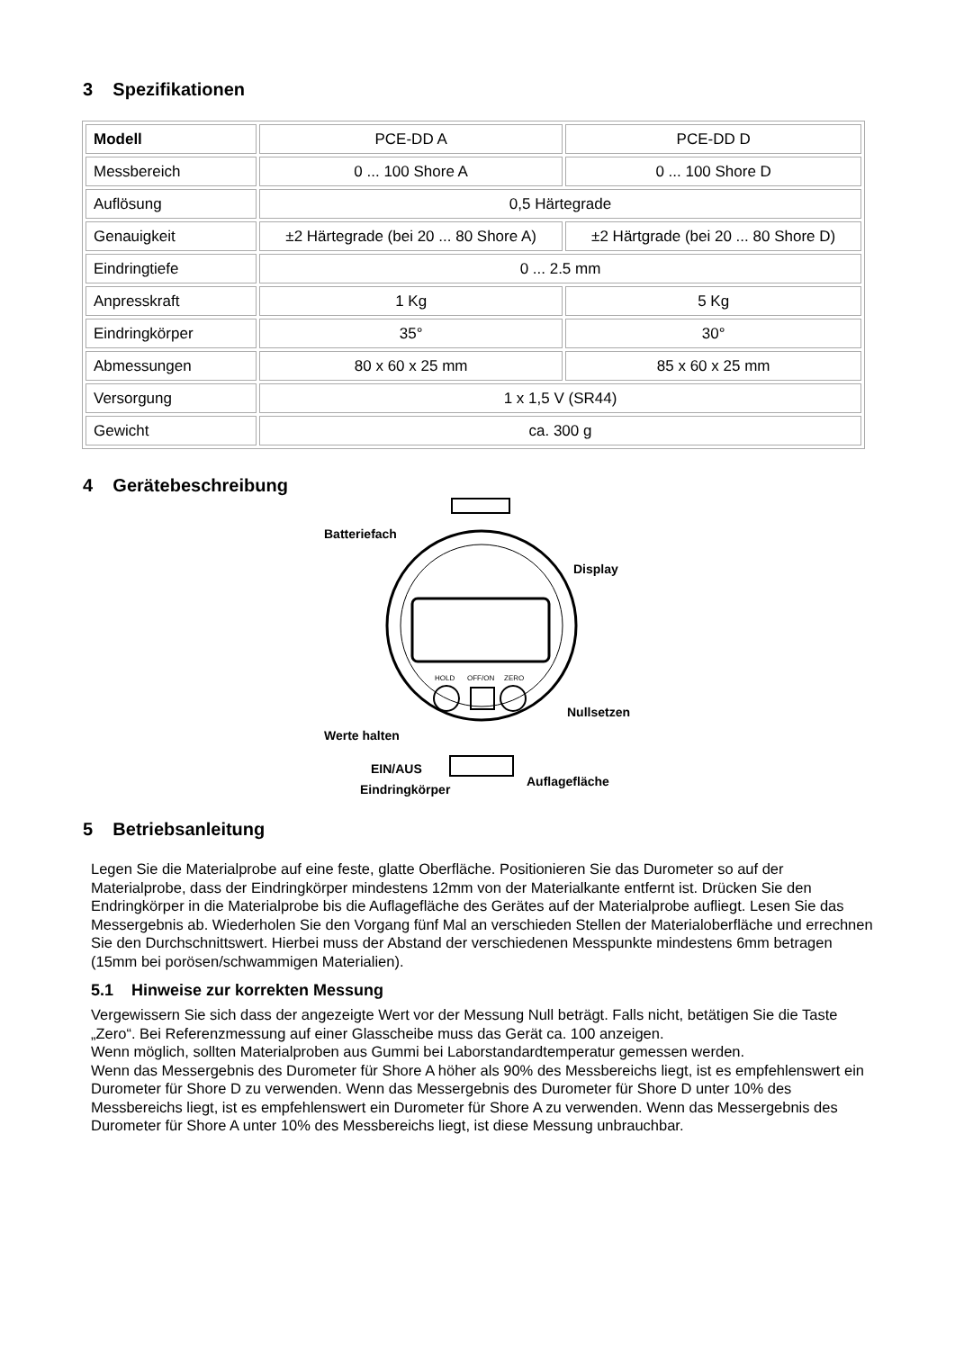3 Spezifikationen
| Modell | PCE-DD A | PCE-DD D |
| Messbereich | 0 ... 100 Shore A | 0 ... 100 Shore D |
| Auflösung | 0,5 Härtegrade | |
| Genauigkeit | ±2 Härtegrade (bei 20 ... 80 Shore A) | ±2 Härtgrade (bei 20 ... 80 Shore D) |
| Eindringtiefe | 0 ... 2.5 mm | |
| Anpresskraft | 1 Kg | 5 Kg |
| Eindringkörper | 35° | 30° |
| Abmessungen | 80 x 60 x 25 mm | 85 x 60 x 25 mm |
| Versorgung | 1 x 1,5 V (SR44) | |
| Gewicht | ca. 300 g | |
4 Gerätebeschreibung
HOLD
OFF/ON
ZERO
Batteriefach
Display
Nullsetzen
Werte halten
EIN/AUS
Eindringkörper
Auflagefläche
5 Betriebsanleitung
Legen Sie die Materialprobe auf eine feste, glatte Oberfläche. Positionieren Sie das Durometer so auf der Materialprobe, dass der Eindringkörper mindestens 12mm von der Materialkante entfernt ist. Drücken Sie den Endringkörper in die Materialprobe bis die Auflagefläche des Gerätes auf der Materialprobe aufliegt. Lesen Sie das Messergebnis ab. Wiederholen Sie den Vorgang fünf Mal an verschieden Stellen der Materialoberfläche und errechnen Sie den Durchschnittswert. Hierbei muss der Abstand der verschiedenen Messpunkte mindestens 6mm betragen (15mm bei porösen/schwammigen Materialien).
5.1 Hinweise zur korrekten Messung
Vergewissern Sie sich dass der angezeigte Wert vor der Messung Null beträgt. Falls nicht, betätigen Sie die Taste „Zero“. Bei Referenzmessung auf einer Glasscheibe muss das Gerät ca. 100 anzeigen.
Wenn möglich, sollten Materialproben aus Gummi bei Laborstandardtemperatur gemessen werden.
Wenn das Messergebnis des Durometer für Shore A höher als 90% des Messbereichs liegt, ist es empfehlenswert ein Durometer für Shore D zu verwenden. Wenn das Messergebnis des Durometer für Shore D unter 10% des Messbereichs liegt, ist es empfehlenswert ein Durometer für Shore A zu verwenden. Wenn das Messergebnis des Durometer für Shore A unter 10% des Messbereichs liegt, ist diese Messung unbrauchbar.